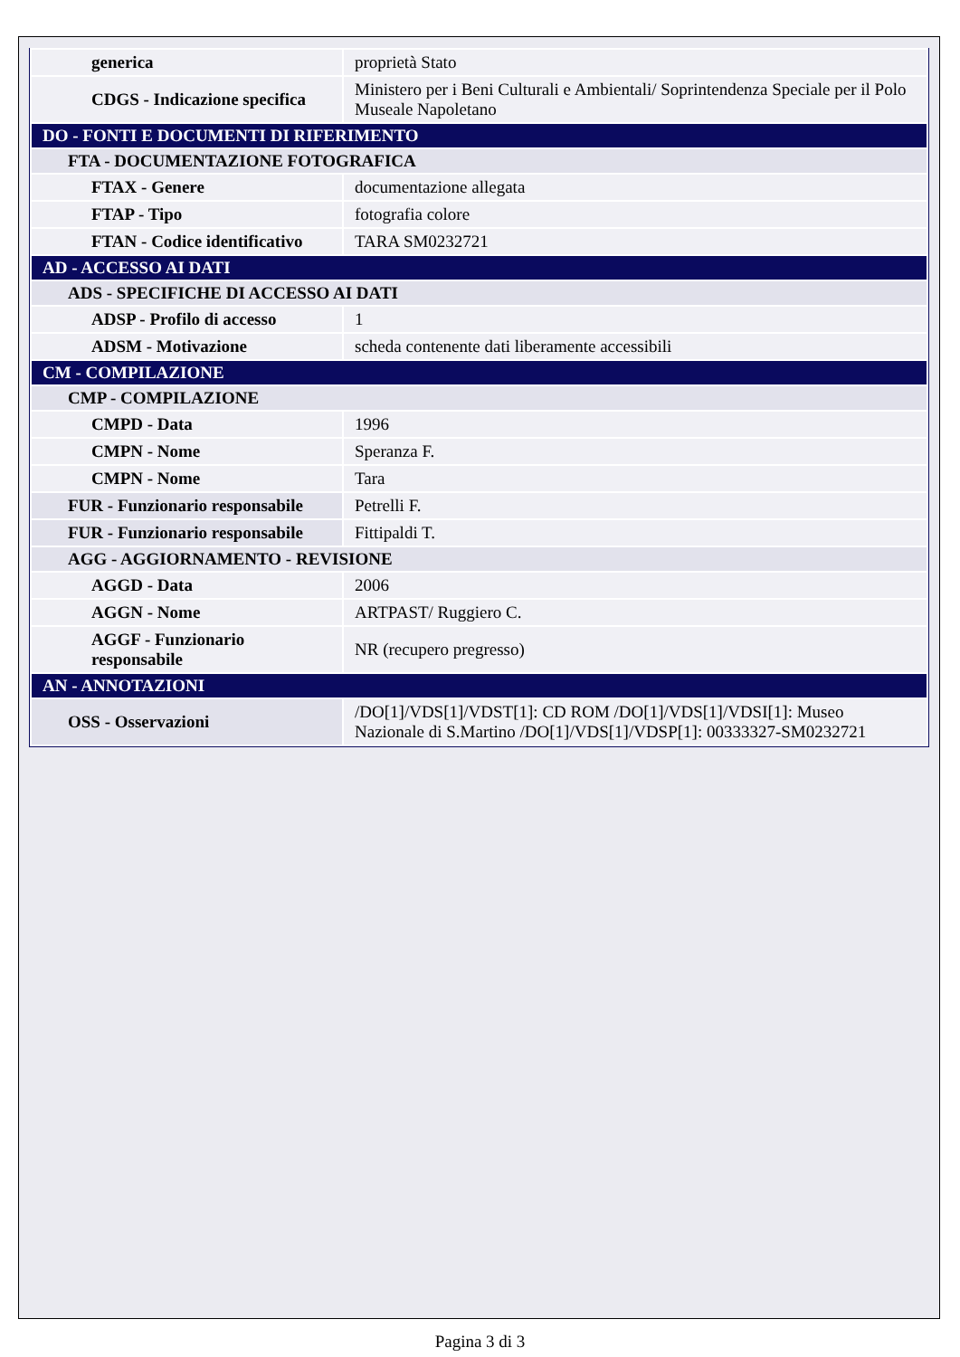| generica | proprietà Stato |
| CDGS - Indicazione specifica | Ministero per i Beni Culturali e Ambientali/ Soprintendenza Speciale per il Polo Museale Napoletano |
| DO - FONTI E DOCUMENTI DI RIFERIMENTO | |
| FTA - DOCUMENTAZIONE FOTOGRAFICA | |
| FTAX - Genere | documentazione allegata |
| FTAP - Tipo | fotografia colore |
| FTAN - Codice identificativo | TARA SM0232721 |
| AD - ACCESSO AI DATI | |
| ADS - SPECIFICHE DI ACCESSO AI DATI | |
| ADSP - Profilo di accesso | 1 |
| ADSM - Motivazione | scheda contenente dati liberamente accessibili |
| CM - COMPILAZIONE | |
| CMP - COMPILAZIONE | |
| CMPD - Data | 1996 |
| CMPN - Nome | Speranza F. |
| CMPN - Nome | Tara |
| FUR - Funzionario responsabile | Petrelli F. |
| FUR - Funzionario responsabile | Fittipaldi T. |
| AGG - AGGIORNAMENTO - REVISIONE | |
| AGGD - Data | 2006 |
| AGGN - Nome | ARTPAST/ Ruggiero C. |
| AGGF - Funzionario responsabile | NR (recupero pregresso) |
| AN - ANNOTAZIONI | |
| OSS - Osservazioni | /DO[1]/VDS[1]/VDST[1]: CD ROM /DO[1]/VDS[1]/VDSI[1]: Museo Nazionale di S.Martino /DO[1]/VDS[1]/VDSP[1]: 00333327-SM0232721 |
Pagina 3 di 3